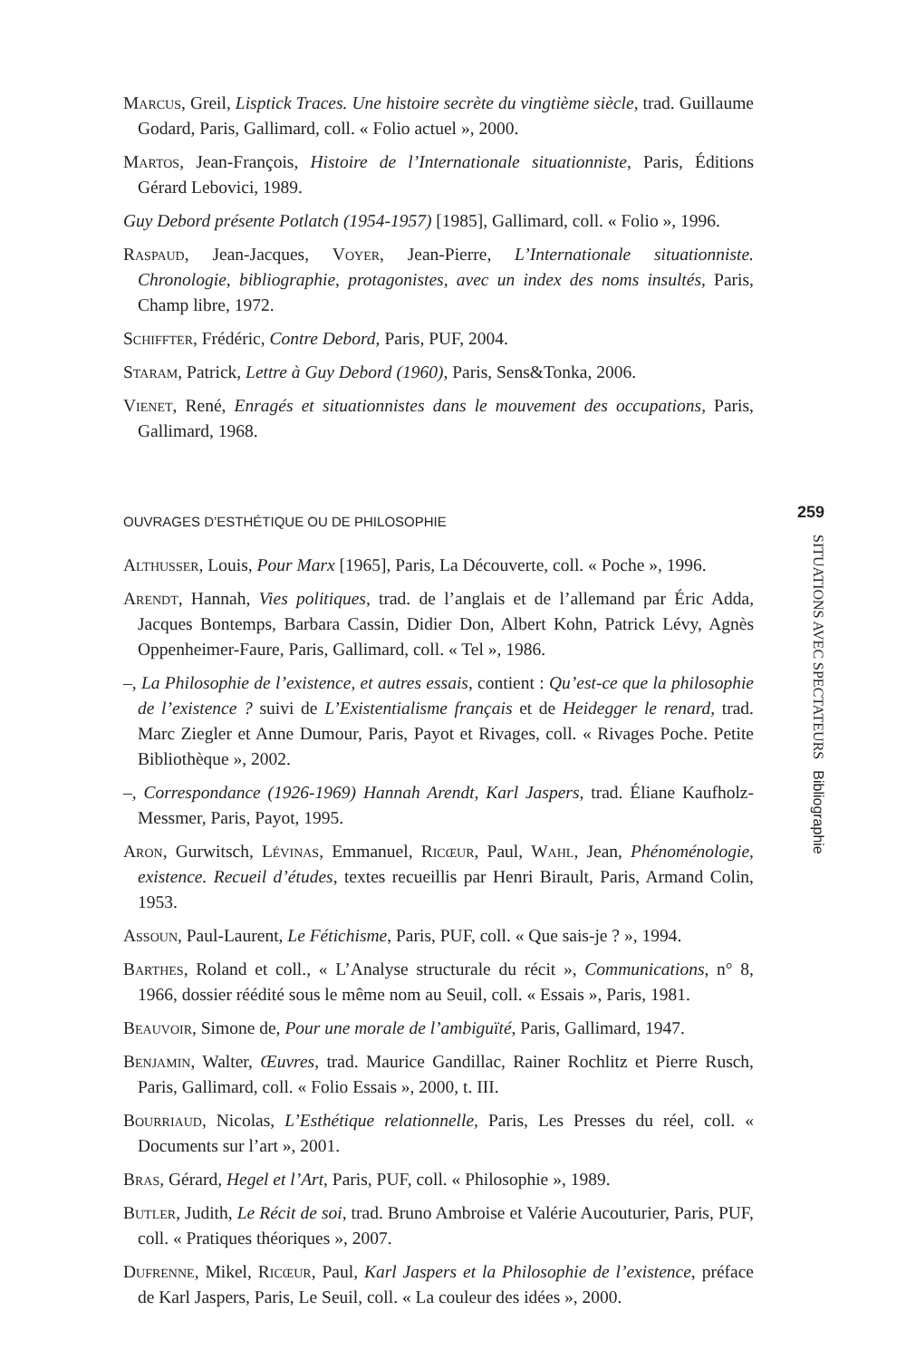Marcus, Greil, Lisptick Traces. Une histoire secrète du vingtième siècle, trad. Guillaume Godard, Paris, Gallimard, coll. « Folio actuel », 2000.
Martos, Jean-François, Histoire de l’Internationale situationniste, Paris, Éditions Gérard Lebovici, 1989.
Guy Debord présente Potlatch (1954-1957) [1985], Gallimard, coll. « Folio », 1996.
Raspaud, Jean-Jacques, Voyer, Jean-Pierre, L’Internationale situationniste. Chronologie, bibliographie, protagonistes, avec un index des noms insultés, Paris, Champ libre, 1972.
Schiffter, Frédéric, Contre Debord, Paris, PUF, 2004.
Staram, Patrick, Lettre à Guy Debord (1960), Paris, Sens&Tonka, 2006.
Vienet, René, Enragés et situationnistes dans le mouvement des occupations, Paris, Gallimard, 1968.
OUVRAGES D’ESTHÉTIQUE OU DE PHILOSOPHIE
Althusser, Louis, Pour Marx [1965], Paris, La Découverte, coll. « Poche », 1996.
Arendt, Hannah, Vies politiques, trad. de l’anglais et de l’allemand par Éric Adda, Jacques Bontemps, Barbara Cassin, Didier Don, Albert Kohn, Patrick Lévy, Agnès Oppenheimer-Faure, Paris, Gallimard, coll. « Tel », 1986.
–, La Philosophie de l’existence, et autres essais, contient : Qu’est-ce que la philosophie de l’existence ? suivi de L’Existentialisme français et de Heidegger le renard, trad. Marc Ziegler et Anne Dumour, Paris, Payot et Rivages, coll. « Rivages Poche. Petite Bibliothèque », 2002.
–, Correspondance (1926-1969) Hannah Arendt, Karl Jaspers, trad. Éliane Kaufholz-Messmer, Paris, Payot, 1995.
Aron, Gurwitsch, Lévinas, Emmanuel, Ricœur, Paul, Wahl, Jean, Phénoménologie, existence. Recueil d’études, textes recueillis par Henri Birault, Paris, Armand Colin, 1953.
Assoun, Paul-Laurent, Le Fétichisme, Paris, PUF, coll. « Que sais-je ? », 1994.
Barthes, Roland et coll., « L’Analyse structurale du récit », Communications, n° 8, 1966, dossier réédité sous le même nom au Seuil, coll. « Essais », Paris, 1981.
Beauvoir, Simone de, Pour une morale de l’ambiguïté, Paris, Gallimard, 1947.
Benjamin, Walter, Œuvres, trad. Maurice Gandillac, Rainer Rochlitz et Pierre Rusch, Paris, Gallimard, coll. « Folio Essais », 2000, t. III.
Bourriaud, Nicolas, L’Esthétique relationnelle, Paris, Les Presses du réel, coll. « Documents sur l’art », 2001.
Bras, Gérard, Hegel et l’Art, Paris, PUF, coll. « Philosophie », 1989.
Butler, Judith, Le Récit de soi, trad. Bruno Ambroise et Valérie Aucouturier, Paris, PUF, coll. « Pratiques théoriques », 2007.
Dufrenne, Mikel, Ricœur, Paul, Karl Jaspers et la Philosophie de l’existence, préface de Karl Jaspers, Paris, Le Seuil, coll. « La couleur des idées », 2000.
259
SITUATIONS AVEC SPECTATEURS Bibliographie